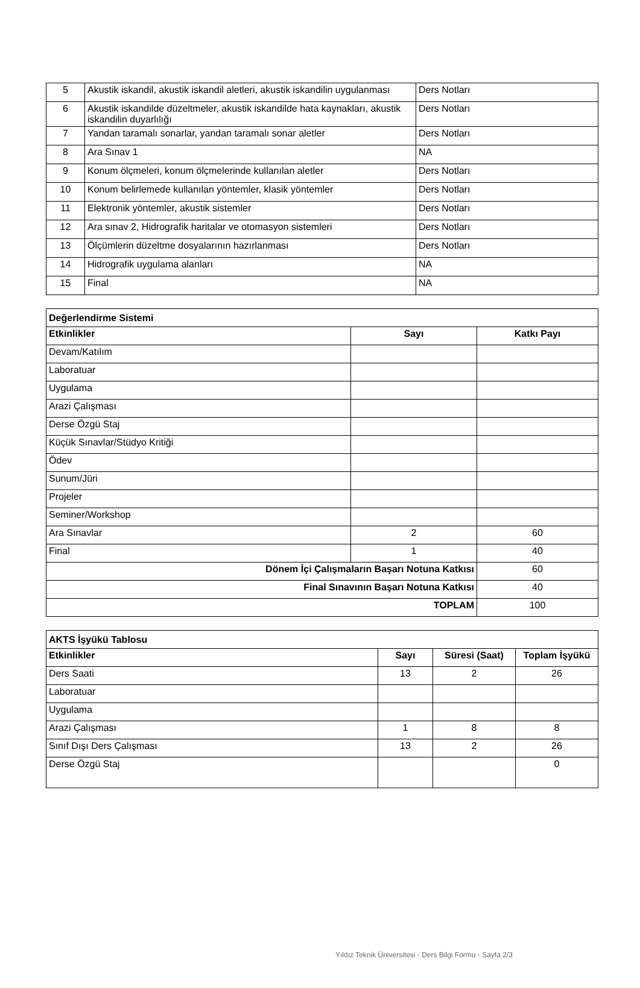| 5 | Akustik iskandil, akustik iskandil aletleri, akustik iskandilin uygulanması | Ders Notları |
| 6 | Akustik iskandilde düzeltmeler, akustik iskandilde hata kaynakları, akustik iskandilin duyarlılığı | Ders Notları |
| 7 | Yandan taramalı sonarlar, yandan taramalı sonar aletler | Ders Notları |
| 8 | Ara Sınav 1 | NA |
| 9 | Konum ölçmeleri, konum ölçmelerinde kullanılan aletler | Ders Notları |
| 10 | Konum belirlemede kullanılan yöntemler, klasik yöntemler | Ders Notları |
| 11 | Elektronik yöntemler, akustik sistemler | Ders Notları |
| 12 | Ara sınav 2, Hidrografik haritalar ve otomasyon sistemleri | Ders Notları |
| 13 | Ölçümlerin düzeltme dosyalarının hazırlanması | Ders Notları |
| 14 | Hidrografik uygulama alanları | NA |
| 15 | Final | NA |
| Değerlendirme Sistemi | | |
| Etkinlikler | Sayı | Katkı Payı |
| Devam/Katılım | | |
| Laboratuar | | |
| Uygulama | | |
| Arazi Çalışması | | |
| Derse Özgü Staj | | |
| Küçük Sınavlar/Stüdyo Kritiği | | |
| Ödev | | |
| Sunum/Jüri | | |
| Projeler | | |
| Seminer/Workshop | | |
| Ara Sınavlar | 2 | 60 |
| Final | 1 | 40 |
| Dönem İçi Çalışmaların Başarı Notuna Katkısı | | 60 |
| Final Sınavının Başarı Notuna Katkısı | | 40 |
| TOPLAM | | 100 |
| AKTS İşyükü Tablosu | | | |
| Etkinlikler | Sayı | Süresi (Saat) | Toplam İşyükü |
| Ders Saati | 13 | 2 | 26 |
| Laboratuar | | | |
| Uygulama | | | |
| Arazi Çalışması | 1 | 8 | 8 |
| Sınıf Dışı Ders Çalışması | 13 | 2 | 26 |
| Derse Özgü Staj | | | 0 |
Yıldız Teknik Üniversitesi - Ders Bilgi Formu - Sayfa 2/3